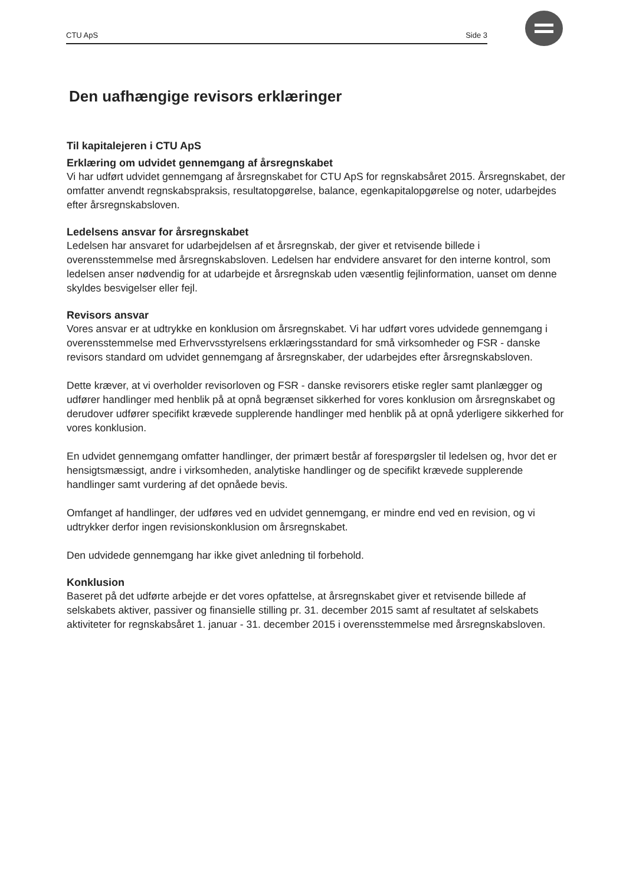CTU ApS Side 3
Den uafhængige revisors erklæringer
Til kapitalejeren i CTU ApS
Erklæring om udvidet gennemgang af årsregnskabet
Vi har udført udvidet gennemgang af årsregnskabet for CTU ApS for regnskabsåret 2015. Årsregnskabet, der omfatter anvendt regnskabspraksis, resultatopgørelse, balance, egenkapitalopgørelse og noter, udarbejdes efter årsregnskabsloven.
Ledelsens ansvar for årsregnskabet
Ledelsen har ansvaret for udarbejdelsen af et årsregnskab, der giver et retvisende billede i overensstemmelse med årsregnskabsloven. Ledelsen har endvidere ansvaret for den interne kontrol, som ledelsen anser nødvendig for at udarbejde et årsregnskab uden væsentlig fejlinformation, uanset om denne skyldes besvigelser eller fejl.
Revisors ansvar
Vores ansvar er at udtrykke en konklusion om årsregnskabet. Vi har udført vores udvidede gennemgang i overensstemmelse med Erhvervsstyrelsens erklæringsstandard for små virksomheder og FSR - danske revisors standard om udvidet gennemgang af årsregnskaber, der udarbejdes efter årsregnskabsloven.
Dette kræver, at vi overholder revisorloven og FSR - danske revisorers etiske regler samt planlægger og udfører handlinger med henblik på at opnå begrænset sikkerhed for vores konklusion om årsregnskabet og derudover udfører specifikt krævede supplerende handlinger med henblik på at opnå yderligere sikkerhed for vores konklusion.
En udvidet gennemgang omfatter handlinger, der primært består af forespørgsler til ledelsen og, hvor det er hensigtsmæssigt, andre i virksomheden, analytiske handlinger og de specifikt krævede supplerende handlinger samt vurdering af det opnåede bevis.
Omfanget af handlinger, der udføres ved en udvidet gennemgang, er mindre end ved en revision, og vi udtrykker derfor ingen revisionskonklusion om årsregnskabet.
Den udvidede gennemgang har ikke givet anledning til forbehold.
Konklusion
Baseret på det udførte arbejde er det vores opfattelse, at årsregnskabet giver et retvisende billede af selskabets aktiver, passiver og finansielle stilling pr. 31. december 2015 samt af resultatet af selskabets aktiviteter for regnskabsåret 1. januar - 31. december 2015 i overensstemmelse med årsregnskabsloven.